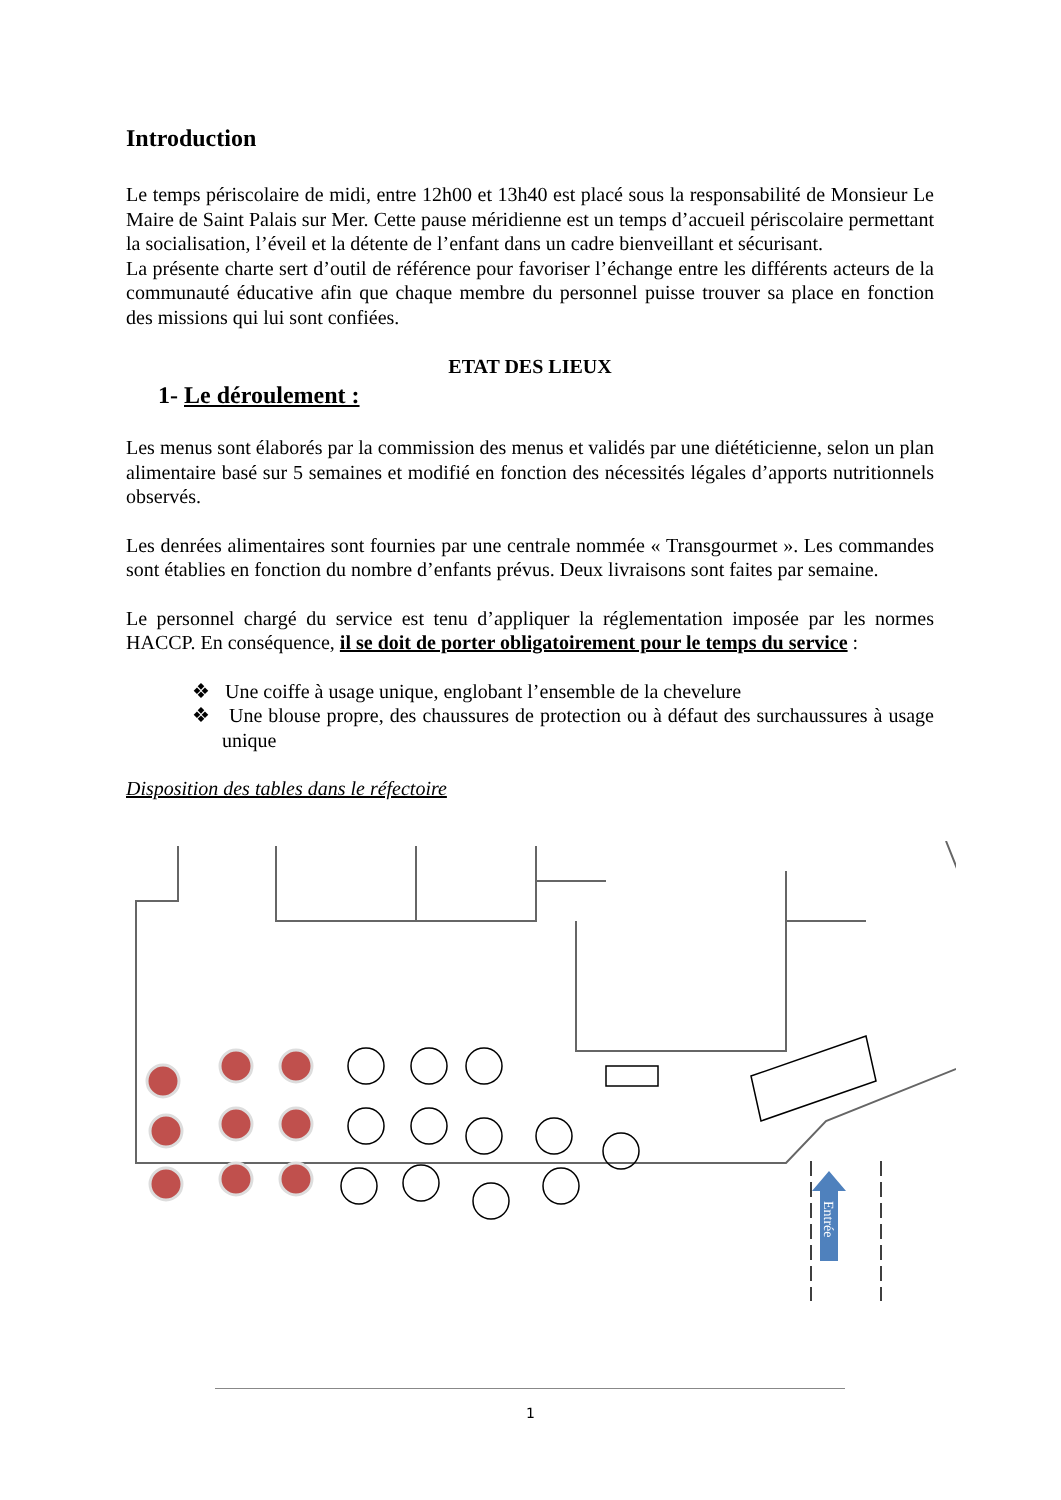Introduction
Le temps périscolaire de midi, entre 12h00 et 13h40 est placé sous la responsabilité de Monsieur Le Maire de Saint Palais sur Mer. Cette pause méridienne est un temps d’accueil périscolaire permettant la socialisation, l’éveil et la détente de l’enfant dans un cadre bienveillant et sécurisant.
La présente charte sert d’outil de référence pour favoriser l’échange entre les différents acteurs de la communauté éducative afin que chaque membre du personnel puisse trouver sa place en fonction des missions qui lui sont confiées.
ETAT DES LIEUX
1- Le déroulement :
Les menus sont élaborés par la commission des menus et validés par une diététicienne, selon un plan alimentaire basé sur 5 semaines et modifié en fonction des nécessités légales d’apports nutritionnels observés.
Les denrées alimentaires sont fournies par une centrale nommée « Transgourmet ». Les commandes sont établies en fonction du nombre d’enfants prévus. Deux livraisons sont faites par semaine.
Le personnel chargé du service est tenu d’appliquer la réglementation imposée par les normes HACCP. En conséquence, il se doit de porter obligatoirement pour le temps du service :
❖ Une coiffe à usage unique, englobant l’ensemble de la chevelure
❖ Une blouse propre, des chaussures de protection ou à défaut des surchaussures à usage unique
Disposition des tables dans le réfectoire
Entrée
1